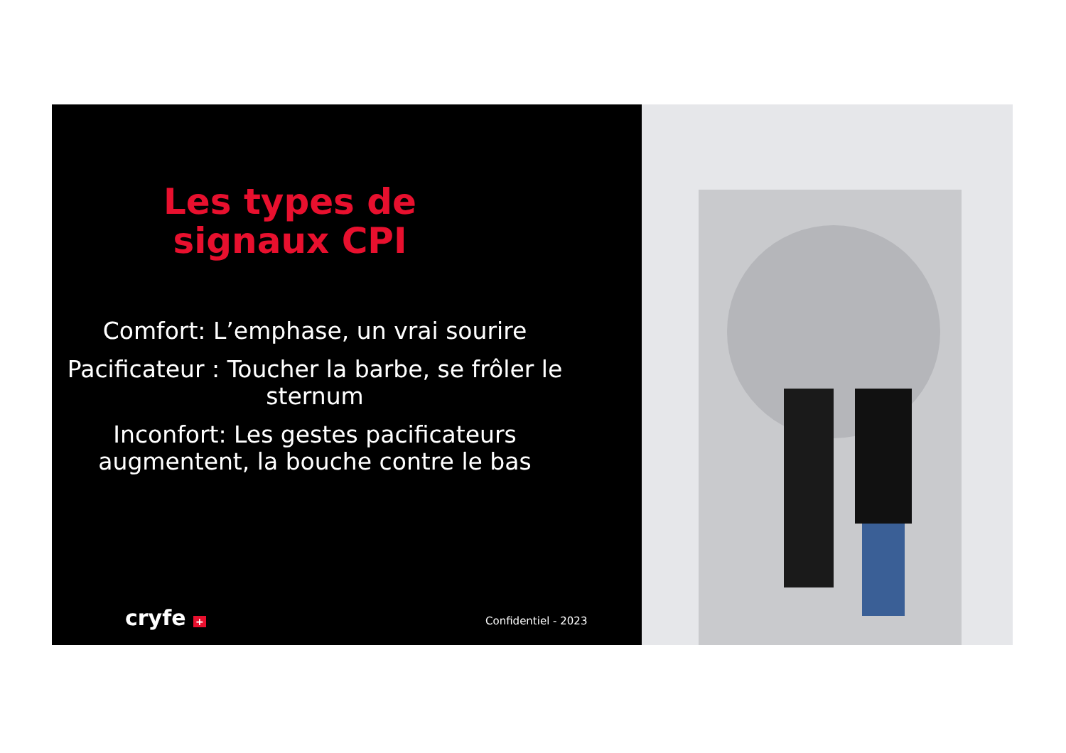Les types de
signaux CPI
Comfort: L’emphase, un vrai sourire
Pacificateur : Toucher la barbe, se frôler le sternum
Inconfort: Les gestes pacificateurs augmentent, la bouche contre le bas
cryfe + Confidentiel - 2023